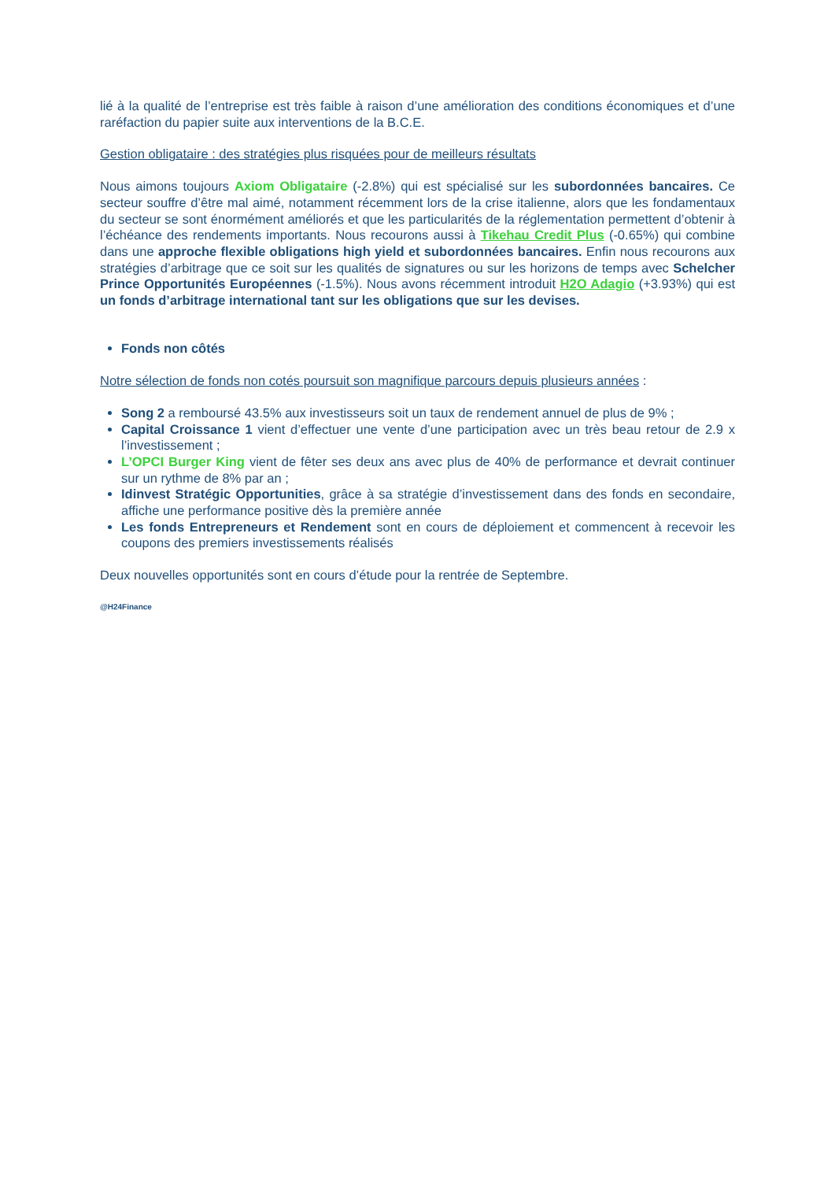lié à la qualité de l’entreprise est très faible à raison d’une amélioration des conditions économiques et d’une raréfaction du papier suite aux interventions de la B.C.E.
Gestion obligataire : des stratégies plus risquées pour de meilleurs résultats
Nous aimons toujours Axiom Obligataire (-2.8%) qui est spécialisé sur les subordonnées bancaires. Ce secteur souffre d’être mal aimé, notamment récemment lors de la crise italienne, alors que les fondamentaux du secteur se sont énormément améliorés et que les particularités de la réglementation permettent d’obtenir à l’échéance des rendements importants. Nous recourons aussi à Tikehau Credit Plus (-0.65%) qui combine dans une approche flexible obligations high yield et subordonnées bancaires. Enfin nous recourons aux stratégies d’arbitrage que ce soit sur les qualités de signatures ou sur les horizons de temps avec Schelcher Prince Opportunités Européennes (-1.5%). Nous avons récemment introduit H2O Adagio (+3.93%) qui est un fonds d’arbitrage international tant sur les obligations que sur les devises.
Fonds non côtés
Notre sélection de fonds non cotés poursuit son magnifique parcours depuis plusieurs années :
Song 2 a remboursé 43.5% aux investisseurs soit un taux de rendement annuel de plus de 9% ;
Capital Croissance 1 vient d’effectuer une vente d’une participation avec un très beau retour de 2.9 x l’investissement ;
L’OPCI Burger King vient de fêter ses deux ans avec plus de 40% de performance et devrait continuer sur un rythme de 8% par an ;
Idinvest Stratégic Opportunities, grâce à sa stratégie d’investissement dans des fonds en secondaire, affiche une performance positive dès la première année
Les fonds Entrepreneurs et Rendement sont en cours de déploiement et commencent à recevoir les coupons des premiers investissements réalisés
Deux nouvelles opportunités sont en cours d’étude pour la rentrée de Septembre.
@H24Finance